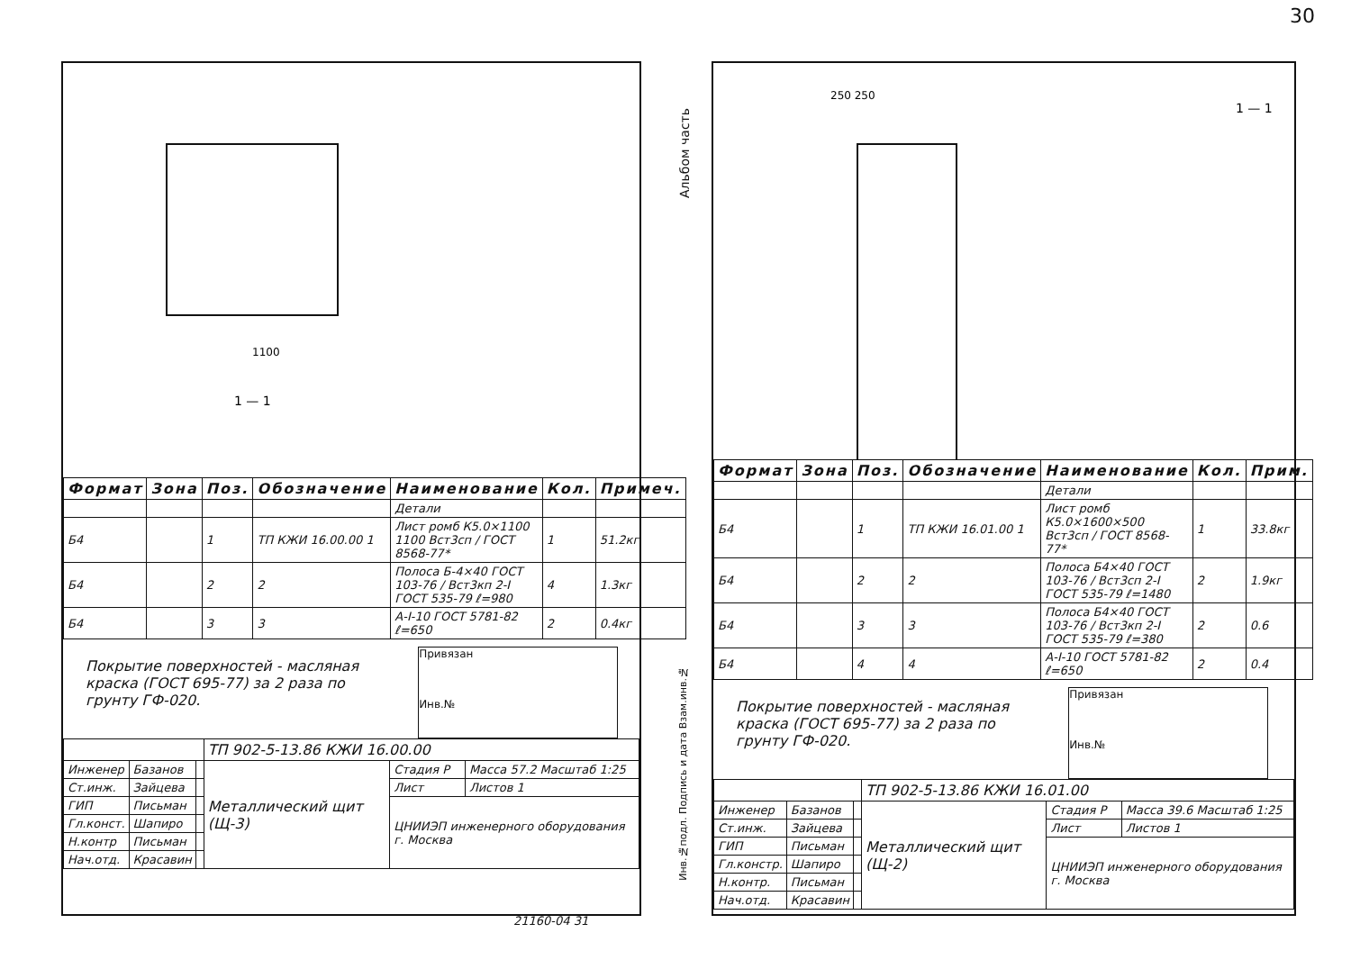30
Альбом часть
1100
1 — 1
| Формат | Зона | Поз. | Обозначение | Наименование | Кол. | Примеч. |
| --- | --- | --- | --- | --- | --- | --- |
| | | | | Детали | | |
| Б4 | | 1 | ТП КЖИ 16.00.00 1 | Лист ромб К5.0×1100 1100 Вст3сп / ГОСТ 8568-77* | 1 | 51.2кг |
| Б4 | | 2 | 2 | Полоса Б-4×40 ГОСТ 103-76 / Вст3кп 2-I ГОСТ 535-79 ℓ=980 | 4 | 1.3кг |
| Б4 | | 3 | 3 | А-I-10 ГОСТ 5781-82 ℓ=650 | 2 | 0.4кг |
Покрытие поверхностей - масляная краска (ГОСТ 695-77) за 2 раза по грунту ГФ-020.
Привязан
Инв.№
| | | | ТП 902-5-13.86 КЖИ 16.00.00 | | |
| Инженер | Базанов | | Металлический щит (Щ-3) | Стадия Р | Масса 57.2 Масштаб 1:25 |
| Ст.инж. | Зайцева | | | Лист | Листов 1 |
| ГИП | Письман | | | ЦНИИЭП инженерного оборудования г. Москва | |
| Гл.конст. | Шапиро | | | | |
| Н.контр | Письман | | | | |
| Нач.отд. | Красавин | | | | |
1 — 1
250 250
| Формат | Зона | Поз. | Обозначение | Наименование | Кол. | Прим. |
| --- | --- | --- | --- | --- | --- | --- |
| | | | | Детали | | |
| Б4 | | 1 | ТП КЖИ 16.01.00 1 | Лист ромб К5.0×1600×500 Вст3сп / ГОСТ 8568-77* | 1 | 33.8кг |
| Б4 | | 2 | 2 | Полоса Б4×40 ГОСТ 103-76 / Вст3сп 2-I ГОСТ 535-79 ℓ=1480 | 2 | 1.9кг |
| Б4 | | 3 | 3 | Полоса Б4×40 ГОСТ 103-76 / Вст3кп 2-I ГОСТ 535-79 ℓ=380 | 2 | 0.6 |
| Б4 | | 4 | 4 | А-I-10 ГОСТ 5781-82 ℓ=650 | 2 | 0.4 |
Покрытие поверхностей - масляная краска (ГОСТ 695-77) за 2 раза по грунту ГФ-020.
Привязан
Инв.№
| | | | ТП 902-5-13.86 КЖИ 16.01.00 | | |
| Инженер | Базанов | | Металлический щит (Щ-2) | Стадия Р | Масса 39.6 Масштаб 1:25 |
| Ст.инж. | Зайцева | | | Лист | Листов 1 |
| ГИП | Письман | | | ЦНИИЭП инженерного оборудования г. Москва | |
| Гл.констр. | Шапиро | | | | |
| Н.контр. | Письман | | | | |
| Нач.отд. | Красавин | | | | |
Инв.№подл. Подпись и дата Взам.инв.№
21160-04 31